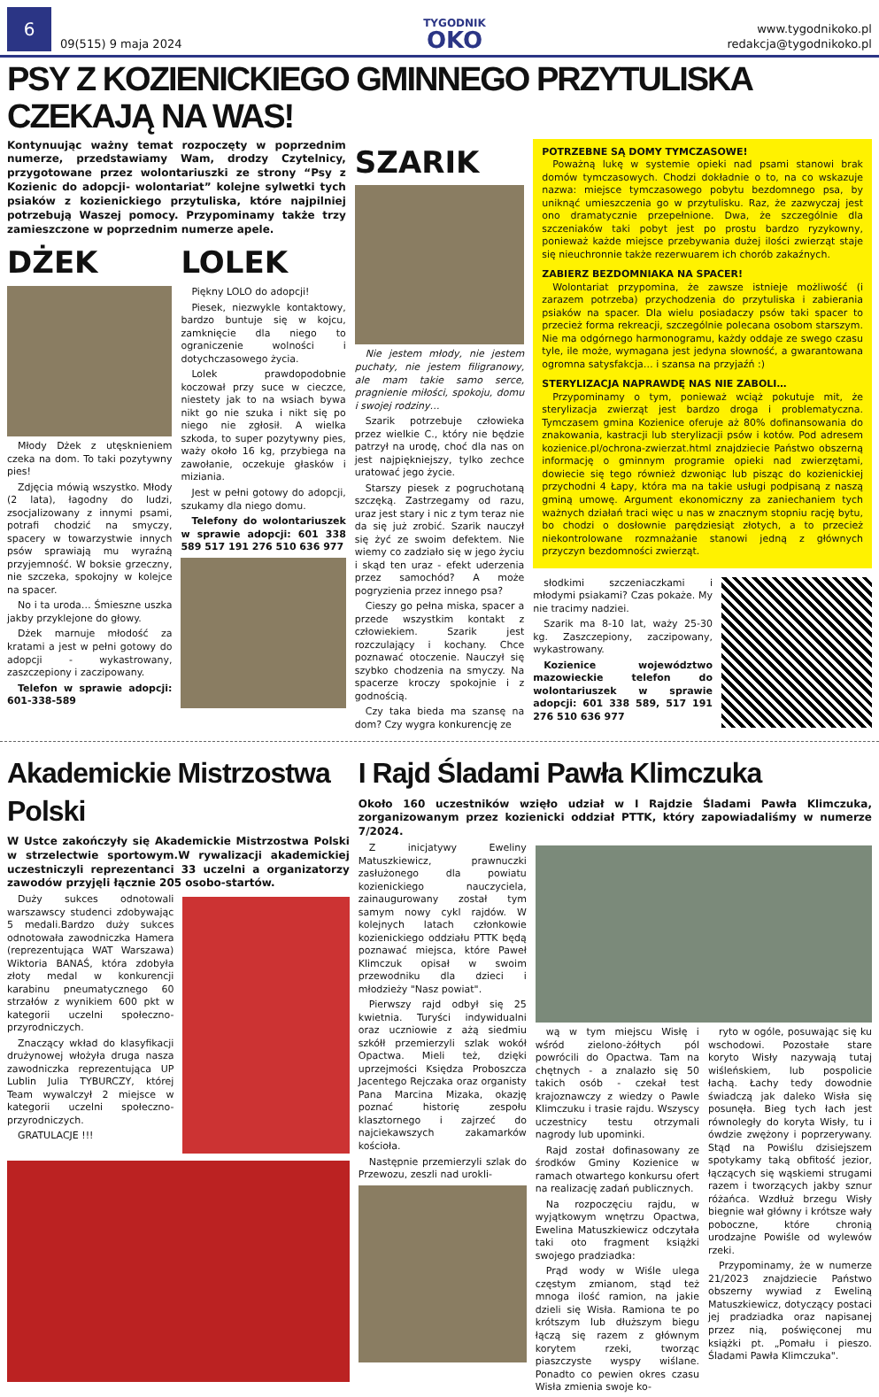6
09(515) 9 maja 2024
TYGODNIK
OKO
www.tygodnikoko.pl
redakcja@tygodnikoko.pl
PSY Z KOZIENICKIEGO GMINNEGO PRZYTULISKA CZEKAJĄ NA WAS!
Kontynuując ważny temat rozpoczęty w poprzednim numerze, przedstawiamy Wam, drodzy Czytelnicy, przygotowane przez wolontariuszki ze strony “Psy z Kozienic do adopcji- wolontariat” kolejne sylwetki tych psiaków z kozienickiego przytuliska, które najpilniej potrzebują Waszej pomocy. Przypominamy także trzy zamieszczone w poprzednim numerze apele.
DŻEK
Młody Dżek z utęsknieniem czeka na dom. To taki pozytywny pies!
Zdjęcia mówią wszystko. Młody (2 lata), łagodny do ludzi, zsocjalizowany z innymi psami, potrafi chodzić na smyczy, spacery w towarzystwie innych psów sprawiają mu wyraźną przyjemność. W boksie grzeczny, nie szczeka, spokojny w kolejce na spacer.
No i ta uroda… Śmieszne uszka jakby przyklejone do głowy.
Dżek marnuje młodość za kratami a jest w pełni gotowy do adopcji - wykastrowany, zaszczepiony i zaczipowany.
Telefon w sprawie adopcji: 601-338-589
LOLEK
Piękny LOLO do adopcji!
Piesek, niezwykle kontaktowy, bardzo buntuje się w kojcu, zamknięcie dla niego to ograniczenie wolności i dotychczasowego życia.
Lolek prawdopodobnie koczował przy suce w cieczce, niestety jak to na wsiach bywa nikt go nie szuka i nikt się po niego nie zgłosił. A wielka szkoda, to super pozytywny pies, waży około 16 kg, przybiega na zawołanie, oczekuje głasków i miziania.
Jest w pełni gotowy do adopcji, szukamy dla niego domu.
Telefony do wolontariuszek w sprawie adopcji: 601 338 589 517 191 276 510 636 977
SZARIK
Nie jestem młody, nie jestem puchaty, nie jestem filigranowy, ale mam takie samo serce, pragnienie miłości, spokoju, domu i swojej rodziny…
Szarik potrzebuje człowieka przez wielkie C., który nie będzie patrzył na urodę, choć dla nas on jest najpiękniejszy, tylko zechce uratować jego życie.
Starszy piesek z pogruchotaną szczęką. Zastrzegamy od razu, uraz jest stary i nic z tym teraz nie da się już zrobić. Szarik nauczył się żyć ze swoim defektem. Nie wiemy co zadziało się w jego życiu i skąd ten uraz - efekt uderzenia przez samochód? A może pogryzienia przez innego psa?
Cieszy go pełna miska, spacer a przede wszystkim kontakt z człowiekiem. Szarik jest rozczulający i kochany. Chce poznawać otoczenie. Nauczył się szybko chodzenia na smyczy. Na spacerze kroczy spokojnie i z godnością.
Czy taka bieda ma szansę na dom? Czy wygra konkurencję ze
POTRZEBNE SĄ DOMY TYMCZASOWE!
Poważną lukę w systemie opieki nad psami stanowi brak domów tymczasowych. Chodzi dokładnie o to, na co wskazuje nazwa: miejsce tymczasowego pobytu bezdomnego psa, by uniknąć umieszczenia go w przytulisku. Raz, że zazwyczaj jest ono dramatycznie przepełnione. Dwa, że szczególnie dla szczeniaków taki pobyt jest po prostu bardzo ryzykowny, ponieważ każde miejsce przebywania dużej ilości zwierząt staje się nieuchronnie także rezerwuarem ich chorób zakaźnych.
ZABIERZ BEZDOMNIAKA NA SPACER!
Wolontariat przypomina, że zawsze istnieje możliwość (i zarazem potrzeba) przychodzenia do przytuliska i zabierania psiaków na spacer. Dla wielu posiadaczy psów taki spacer to przecież forma rekreacji, szczególnie polecana osobom starszym. Nie ma odgórnego harmonogramu, każdy oddaje ze swego czasu tyle, ile może, wymagana jest jedyna słowność, a gwarantowana ogromna satysfakcja… i szansa na przyjaźń :)
STERYLIZACJA NAPRAWDĘ NAS NIE ZABOLI…
Przypominamy o tym, ponieważ wciąż pokutuje mit, że sterylizacja zwierząt jest bardzo droga i problematyczna. Tymczasem gmina Kozienice oferuje aż 80% dofinansowania do znakowania, kastracji lub sterylizacji psów i kotów. Pod adresem kozienice.pl/ochrona-zwierzat.html znajdziecie Państwo obszerną informację o gminnym programie opieki nad zwierzętami, dowiecie się tego również dzwoniąc lub pisząc do kozienickiej przychodni 4 Łapy, która ma na takie usługi podpisaną z naszą gminą umowę. Argument ekonomiczny za zaniechaniem tych ważnych działań traci więc u nas w znacznym stopniu rację bytu, bo chodzi o dosłownie parędziesiąt złotych, a to przecież niekontrolowane rozmnażanie stanowi jedną z głównych przyczyn bezdomności zwierząt.
słodkimi szczeniaczkami i młodymi psiakami? Czas pokaże. My nie tracimy nadziei.
Szarik ma 8-10 lat, waży 25-30 kg. Zaszczepiony, zaczipowany, wykastrowany.
Kozienice województwo mazowieckie telefon do wolontariuszek w sprawie adopcji: 601 338 589, 517 191 276 510 636 977
Akademickie Mistrzostwa Polski
W Ustce zakończyły się Akademickie Mistrzostwa Polski w strzelectwie sportowym.W rywalizacji akademickiej uczestniczyli reprezentanci 33 uczelni a organizatorzy zawodów przyjęli łącznie 205 osobo-startów.
Duży sukces odnotowali warszawscy studenci zdobywając 5 medali.Bardzo duży sukces odnotowała zawodniczka Hamera (reprezentująca WAT Warszawa) Wiktoria BANAŚ, która zdobyła złoty medal w konkurencji karabinu pneumatycznego 60 strzałów z wynikiem 600 pkt w kategorii uczelni społeczno-przyrodniczych.
Znaczący wkład do klasyfikacji drużynowej włożyła druga nasza zawodniczka reprezentująca UP Lublin Julia TYBURCZY, której Team wywalczył 2 miejsce w kategorii uczelni społeczno-przyrodniczych.
GRATULACJE !!!
I Rajd Śladami Pawła Klimczuka
Około 160 uczestników wzięło udział w I Rajdzie Śladami Pawła Klimczuka, zorganizowanym przez kozienicki oddział PTTK, który zapowiadaliśmy w numerze 7/2024.
Z inicjatywy Eweliny Matuszkiewicz, prawnuczki zasłużonego dla powiatu kozienickiego nauczyciela, zainaugurowany został tym samym nowy cykl rajdów. W kolejnych latach członkowie kozienickiego oddziału PTTK będą poznawać miejsca, które Paweł Klimczuk opisał w swoim przewodniku dla dzieci i młodzieży "Nasz powiat".
Pierwszy rajd odbył się 25 kwietnia. Turyści indywidualni oraz uczniowie z ażą siedmiu szkółł przemierzyli szlak wokół Opactwa. Mieli też, dzięki uprzejmości Księdza Proboszcza Jacentego Rejczaka oraz organisty Pana Marcina Mizaka, okazję poznać historię zespołu klasztornego i zajrzeć do najciekawszych zakamarków kościoła.
Następnie przemierzyli szlak do Przewozu, zeszli nad urokli-
wą w tym miejscu Wisłę i wśród zielono-żółtych pól powrócili do Opactwa. Tam na chętnych - a znalazło się 50 takich osób - czekał test krajoznawczy z wiedzy o Pawle Klimczuku i trasie rajdu. Wszyscy uczestnicy testu otrzymali nagrody lub upominki.
Rajd został dofinasowany ze środków Gminy Kozienice w ramach otwartego konkursu ofert na realizację zadań publicznych.
Na rozpoczęciu rajdu, w wyjątkowym wnętrzu Opactwa, Ewelina Matuszkiewicz odczytała taki oto fragment książki swojego pradziadka:
Prąd wody w Wiśle ulega częstym zmianom, stąd też mnoga ilość ramion, na jakie dzieli się Wisła. Ramiona te po krótszym lub dłuższym biegu łączą się razem z głównym korytem rzeki, tworząc piaszczyste wyspy wiślane. Ponadto co pewien okres czasu Wisła zmienia swoje ko-
ryto w ogóle, posuwając się ku wschodowi. Pozostałe stare koryto Wisły nazywają tutaj wiśleńskiem, lub pospolicie łachą. Łachy tedy dowodnie świadczą jak daleko Wisła się posunęła. Bieg tych łach jest równoległy do koryta Wisły, tu i ówdzie zwężony i poprzerywany. Stąd na Powiślu dzisiejszem spotykamy taką obfitość jezior, łączących się wąskiemi strugami razem i tworzących jakby sznur różańca. Wzdłuż brzegu Wisły biegnie wał główny i krótsze wały poboczne, które chronią urodzajne Powiśle od wylewów rzeki.
Przypominamy, że w numerze 21/2023 znajdziecie Państwo obszerny wywiad z Eweliną Matuszkiewicz, dotyczący postaci jej pradziadka oraz napisanej przez nią, poświęconej mu książki pt. „Pomału i pieszo. Śladami Pawła Klimczuka".